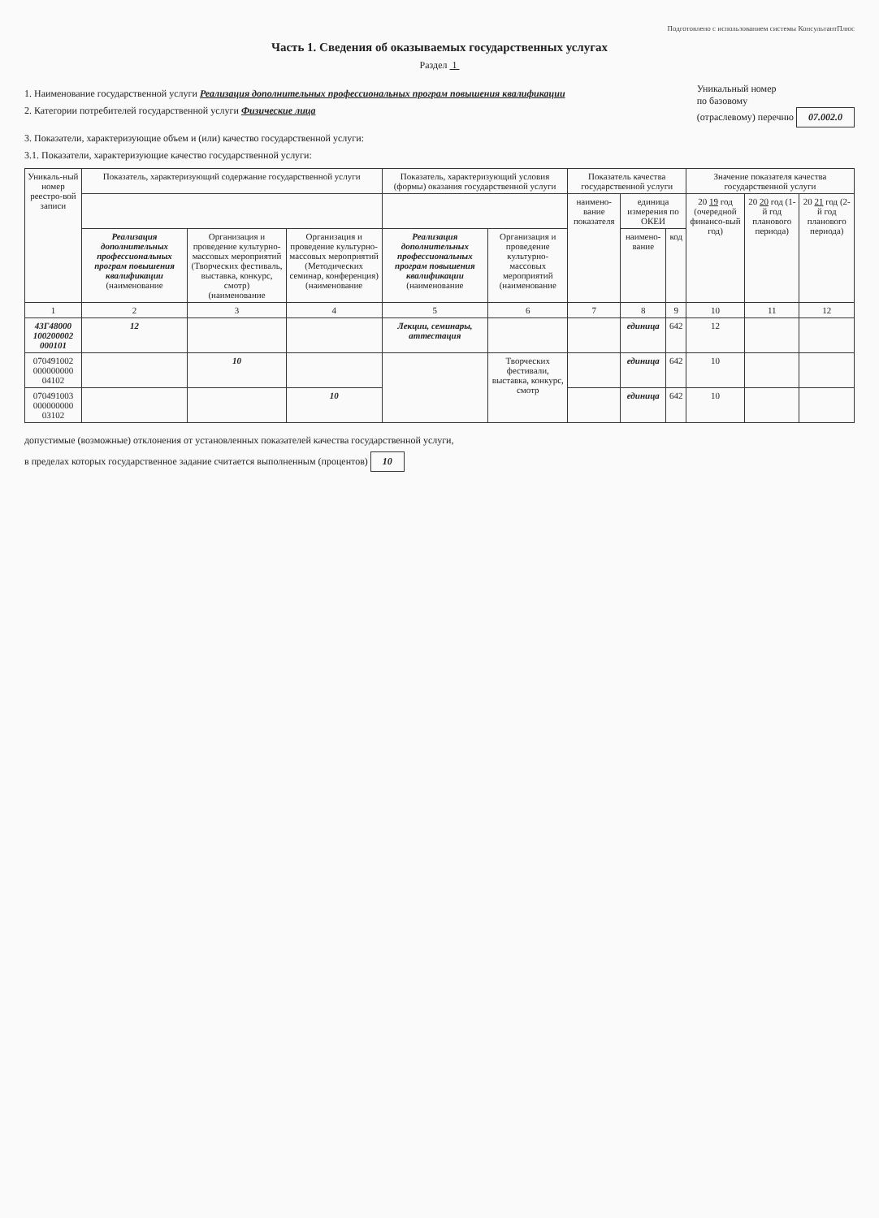Подготовлено с использованием системы КонсультантПлюс
Часть 1. Сведения об оказываемых государственных услугах
Раздел 1
1. Наименование государственной услуги Реализация дополнительных профессиональных програм повышения квалификации
2. Категории потребителей государственной услуги Физические лица
Уникальный номер
по базовому
(отраслевому) перечню 07.002.0
3. Показатели, характеризующие объем и (или) качество государственной услуги:
3.1. Показатели, характеризующие качество государственной услуги:
| Уникаль-ный номер реестро-вой записи | Показатель, характеризующий содержание государственной услуги | | | Показатель, характеризующий условия (формы) оказания государственной услуги | | Показатель качества государственной услуги | | | Значение показателя качества государственной услуги | | |
| --- | --- | --- | --- | --- | --- | --- | --- | --- | --- | --- | --- |
| | | | | | | наимено-вание показателя | единица измерения по ОКЕИ | | 20 19 год (очередной финансо-вый год) | 20 20 год (1-й год планового периода) | 20 21 год (2-й год планового периода) |
| | Реализация дополнительных профессиональных програм повышения квалификации (наименование | Организация и проведение культурно-массовых мероприятий (Творческих фестиваль, выставка, конкурс, смотр) (наименование | Организация и проведение культурно-массовых мероприятий (Методических семинар, конференция) (наименование | Реализация дополнительных профессиональных програм повышения квалификации (наименование | Организация и проведение культурно-массовых мероприятий (наименование | | наимено-вание | код | | | |
| 1 | 2 | 3 | 4 | 5 | 6 | 7 | 8 | 9 | 10 | 11 | 12 |
| 43Г48000 100200002 000101 | 12 | | | Лекции, семинары, аттестация | | | единица | 642 | 12 | | |
| 070491002 000000000 04102 | | 10 | | | Творческих фестивали, выставка, конкурс, смотр | | единица | 642 | 10 | | |
| 070491003 000000000 03102 | | | 10 | | | | единица | 642 | 10 | | |
допустимые (возможные) отклонения от установленных показателей качества государственной услуги,
в пределах которых государственное задание считается выполненным (процентов) 10